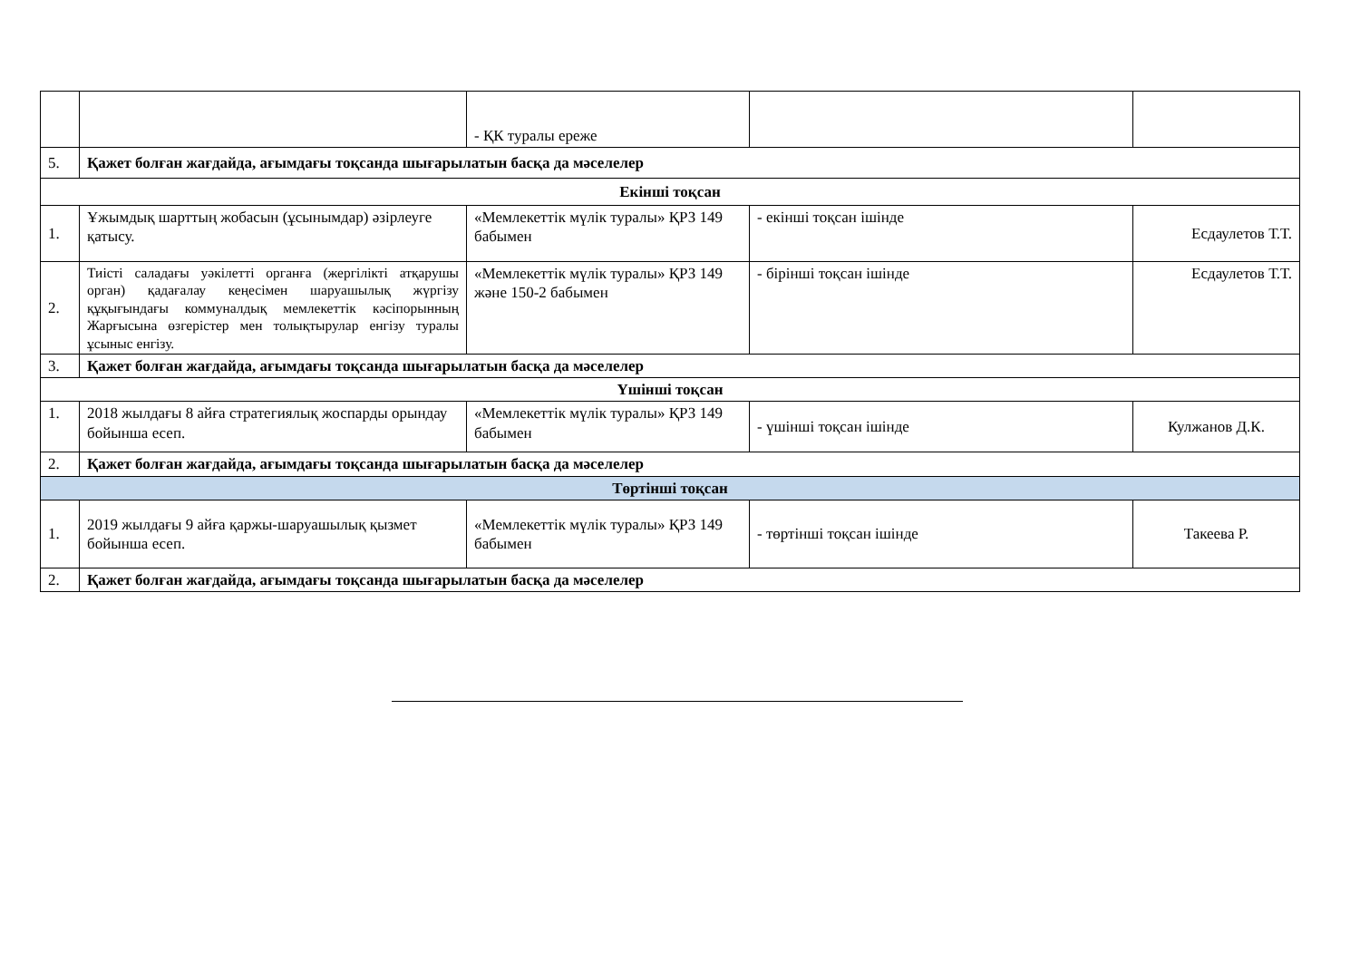| | | - ҚК туралы ереже | | |
| 5. | Қажет болған жағдайда, ағымдағы тоқсанда шығарылатын басқа да мәселелер | | | |
| Екінші тоқсан | | | | |
| 1. | Ұжымдық шарттың жобасын (ұсынымдар) әзірлеуге қатысу. | «Мемлекеттік мүлік туралы» ҚРЗ 149 бабымен | - екінші тоқсан ішінде | Есдаулетов Т.Т. |
| 2. | Тиісті саладағы уәкілетті органға (жергілікті атқарушы орган) қадағалау кеңесімен шаруашылық жүргізу құқығындағы коммуналдық мемлекеттік кәсіпорынның Жарғысына өзгерістер мен толықтырулар енгізу туралы ұсыныс енгізу. | «Мемлекеттік мүлік туралы» ҚРЗ 149 және 150-2 бабымен | - бірінші тоқсан ішінде | Есдаулетов Т.Т. |
| 3. | Қажет болған жағдайда, ағымдағы тоқсанда шығарылатын басқа да мәселелер | | | |
| Үшінші тоқсан | | | | |
| 1. | 2018 жылдағы 8 айға стратегиялық жоспарды орындау бойынша есеп. | «Мемлекеттік мүлік туралы» ҚРЗ 149 бабымен | - үшінші тоқсан ішінде | Кулжанов Д.К. |
| 2. | Қажет болған жағдайда, ағымдағы тоқсанда шығарылатын басқа да мәселелер | | | |
| Төртінші тоқсан | | | | |
| 1. | 2019 жылдағы 9 айға қаржы-шаруашылық қызмет бойынша есеп. | «Мемлекеттік мүлік туралы» ҚРЗ 149 бабымен | - төртінші тоқсан ішінде | Такеева Р. |
| 2. | Қажет болған жағдайда, ағымдағы тоқсанда шығарылатын басқа да мәселелер | | | |